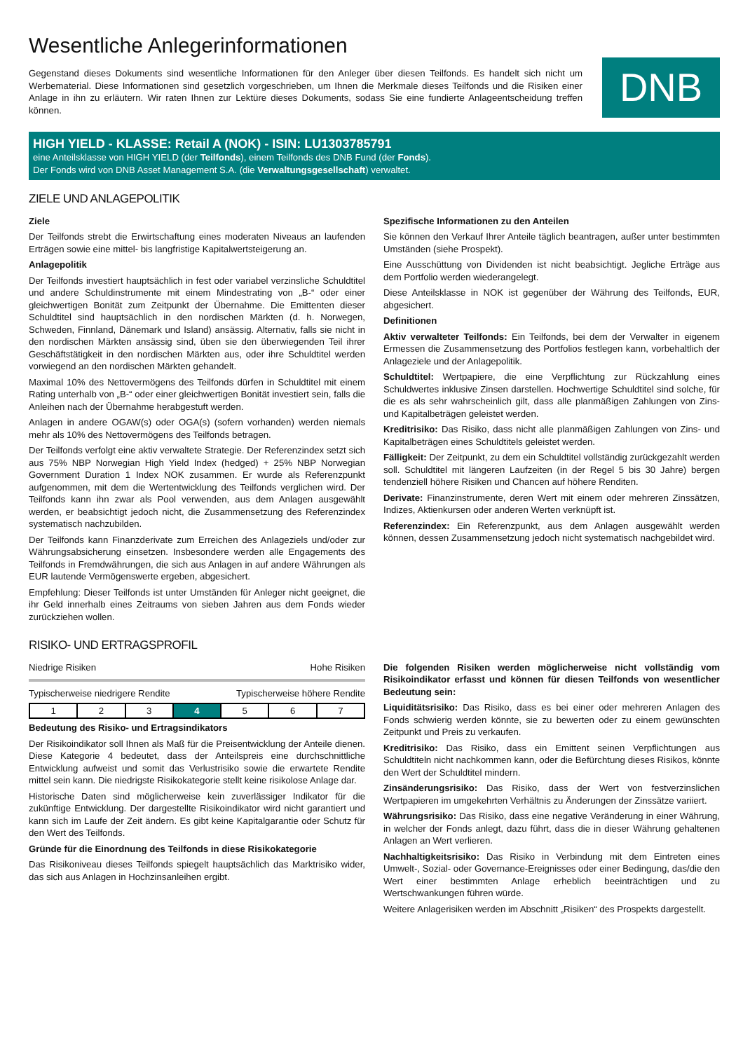Wesentliche Anlegerinformationen
Gegenstand dieses Dokuments sind wesentliche Informationen für den Anleger über diesen Teilfonds. Es handelt sich nicht um Werbematerial. Diese Informationen sind gesetzlich vorgeschrieben, um Ihnen die Merkmale dieses Teilfonds und die Risiken einer Anlage in ihn zu erläutern. Wir raten Ihnen zur Lektüre dieses Dokuments, sodass Sie eine fundierte Anlageentscheidung treffen können.
DNB
HIGH YIELD - KLASSE: Retail A (NOK) - ISIN: LU1303785791
eine Anteilsklasse von HIGH YIELD (der Teilfonds), einem Teilfonds des DNB Fund (der Fonds).
Der Fonds wird von DNB Asset Management S.A. (die Verwaltungsgesellschaft) verwaltet.
ZIELE UND ANLAGEPOLITIK
Ziele
Der Teilfonds strebt die Erwirtschaftung eines moderaten Niveaus an laufenden Erträgen sowie eine mittel- bis langfristige Kapitalwertsteigerung an.
Anlagepolitik
Der Teilfonds investiert hauptsächlich in fest oder variabel verzinsliche Schuldtitel und andere Schuldinstrumente mit einem Mindestrating von „B-“ oder einer gleichwertigen Bonität zum Zeitpunkt der Übernahme. Die Emittenten dieser Schuldtitel sind hauptsächlich in den nordischen Märkten (d. h. Norwegen, Schweden, Finnland, Dänemark und Island) ansässig. Alternativ, falls sie nicht in den nordischen Märkten ansässig sind, üben sie den überwiegenden Teil ihrer Geschäftstätigkeit in den nordischen Märkten aus, oder ihre Schuldtitel werden vorwiegend an den nordischen Märkten gehandelt.
Maximal 10% des Nettovermögens des Teilfonds dürfen in Schuldtitel mit einem Rating unterhalb von „B-“ oder einer gleichwertigen Bonität investiert sein, falls die Anleihen nach der Übernahme herabgestuft werden.
Anlagen in andere OGAW(s) oder OGA(s) (sofern vorhanden) werden niemals mehr als 10% des Nettovermögens des Teilfonds betragen.
Der Teilfonds verfolgt eine aktiv verwaltete Strategie. Der Referenzindex setzt sich aus 75% NBP Norwegian High Yield Index (hedged) + 25% NBP Norwegian Government Duration 1 Index NOK zusammen. Er wurde als Referenzpunkt aufgenommen, mit dem die Wertentwicklung des Teilfonds verglichen wird. Der Teilfonds kann ihn zwar als Pool verwenden, aus dem Anlagen ausgewählt werden, er beabsichtigt jedoch nicht, die Zusammensetzung des Referenzindex systematisch nachzubilden.
Der Teilfonds kann Finanzderivate zum Erreichen des Anlageziels und/oder zur Währungsabsicherung einsetzen. Insbesondere werden alle Engagements des Teilfonds in Fremdwährungen, die sich aus Anlagen in auf andere Währungen als EUR lautende Vermögenswerte ergeben, abgesichert.
Empfehlung: Dieser Teilfonds ist unter Umständen für Anleger nicht geeignet, die ihr Geld innerhalb eines Zeitraums von sieben Jahren aus dem Fonds wieder zurückziehen wollen.
Spezifische Informationen zu den Anteilen
Sie können den Verkauf Ihrer Anteile täglich beantragen, außer unter bestimmten Umständen (siehe Prospekt).
Eine Ausschüttung von Dividenden ist nicht beabsichtigt. Jegliche Erträge aus dem Portfolio werden wiederangelegt.
Diese Anteilsklasse in NOK ist gegenüber der Währung des Teilfonds, EUR, abgesichert.
Definitionen
Aktiv verwalteter Teilfonds: Ein Teilfonds, bei dem der Verwalter in eigenem Ermessen die Zusammensetzung des Portfolios festlegen kann, vorbehaltlich der Anlageziele und der Anlagepolitik.
Schuldtitel: Wertpapiere, die eine Verpflichtung zur Rückzahlung eines Schuldwertes inklusive Zinsen darstellen. Hochwertige Schuldtitel sind solche, für die es als sehr wahrscheinlich gilt, dass alle planmäßigen Zahlungen von Zins- und Kapitalbeträgen geleistet werden.
Kreditrisiko: Das Risiko, dass nicht alle planmäßigen Zahlungen von Zins- und Kapitalbeträgen eines Schuldtitels geleistet werden.
Fälligkeit: Der Zeitpunkt, zu dem ein Schuldtitel vollständig zurückgezahlt werden soll. Schuldtitel mit längeren Laufzeiten (in der Regel 5 bis 30 Jahre) bergen tendenziell höhere Risiken und Chancen auf höhere Renditen.
Derivate: Finanzinstrumente, deren Wert mit einem oder mehreren Zinssätzen, Indizes, Aktienkursen oder anderen Werten verknüpft ist.
Referenzindex: Ein Referenzpunkt, aus dem Anlagen ausgewählt werden können, dessen Zusammensetzung jedoch nicht systematisch nachgebildet wird.
RISIKO- UND ERTRAGSPROFIL
Niedrige Risiken Hohe Risiken
Typischerweise niedrigere Rendite Typischerweise höhere Rendite
| 1 | 2 | 3 | 4 | 5 | 6 | 7 |
Bedeutung des Risiko- und Ertragsindikators
Der Risikoindikator soll Ihnen als Maß für die Preisentwicklung der Anteile dienen. Diese Kategorie 4 bedeutet, dass der Anteilspreis eine durchschnittliche Entwicklung aufweist und somit das Verlustrisiko sowie die erwartete Rendite mittel sein kann. Die niedrigste Risikokategorie stellt keine risikolose Anlage dar.
Historische Daten sind möglicherweise kein zuverlässiger Indikator für die zukünftige Entwicklung. Der dargestellte Risikoindikator wird nicht garantiert und kann sich im Laufe der Zeit ändern. Es gibt keine Kapitalgarantie oder Schutz für den Wert des Teilfonds.
Gründe für die Einordnung des Teilfonds in diese Risikokategorie
Das Risikoniveau dieses Teilfonds spiegelt hauptsächlich das Marktrisiko wider, das sich aus Anlagen in Hochzinsanleihen ergibt.
Die folgenden Risiken werden möglicherweise nicht vollständig vom Risikoindikator erfasst und können für diesen Teilfonds von wesentlicher Bedeutung sein:
Liquiditätsrisiko: Das Risiko, dass es bei einer oder mehreren Anlagen des Fonds schwierig werden könnte, sie zu bewerten oder zu einem gewünschten Zeitpunkt und Preis zu verkaufen.
Kreditrisiko: Das Risiko, dass ein Emittent seinen Verpflichtungen aus Schuldtiteln nicht nachkommen kann, oder die Befürchtung dieses Risikos, könnte den Wert der Schuldtitel mindern.
Zinsänderungsrisiko: Das Risiko, dass der Wert von festverzinslichen Wertpapieren im umgekehrten Verhältnis zu Änderungen der Zinssätze variiert.
Währungsrisiko: Das Risiko, dass eine negative Veränderung in einer Währung, in welcher der Fonds anlegt, dazu führt, dass die in dieser Währung gehaltenen Anlagen an Wert verlieren.
Nachhaltigkeitsrisiko: Das Risiko in Verbindung mit dem Eintreten eines Umwelt-, Sozial- oder Governance-Ereignisses oder einer Bedingung, das/die den Wert einer bestimmten Anlage erheblich beeinträchtigen und zu Wertschwankungen führen würde.
Weitere Anlagerisiken werden im Abschnitt „Risiken“ des Prospekts dargestellt.